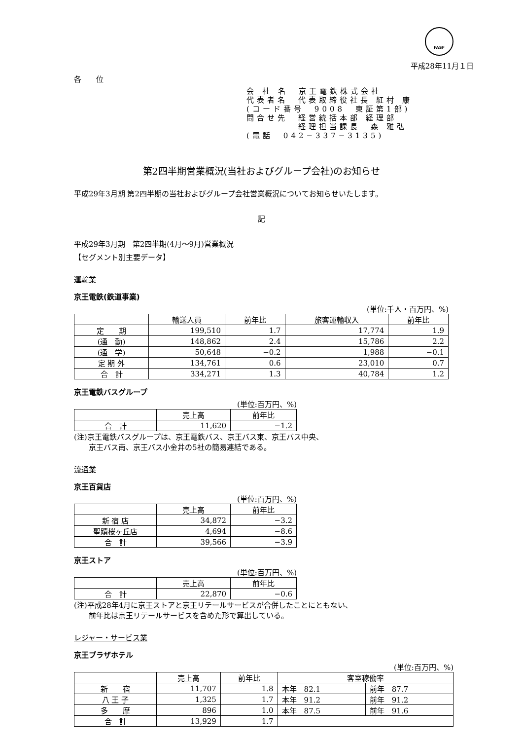FASF
平成28年11月１日
各　　位
会 社 名　京王電鉄株式会社 代表者名　代表取締役社長 紅村 康 (コード番号　9008　東証第1部) 問合せ先　経営統括本部 経理部 　　　　　経理担当課長　森 雅弘 (電話　042−337−3135)
第2四半期営業概況(当社およびグループ会社)のお知らせ
平成29年3月期 第2四半期の当社およびグループ会社営業概況についてお知らせいたします。
記
平成29年3月期　第2四半期(4月～9月)営業概況
【セグメント別主要データ】
運輸業
京王電鉄(鉄道事業)
(単位:千人・百万円、%)
| | 輸送人員 | 前年比 | 旅客運輸収入 | 前年比 |
| --- | --- | --- | --- | --- |
| 定 期 | 199,510 | 1.7 | 17,774 | 1.9 |
| (通 勤) | 148,862 | 2.4 | 15,786 | 2.2 |
| (通 学) | 50,648 | −0.2 | 1,988 | −0.1 |
| 定 期 外 | 134,761 | 0.6 | 23,010 | 0.7 |
| 合 計 | 334,271 | 1.3 | 40,784 | 1.2 |
京王電鉄バスグループ
(単位:百万円、%)
| | 売上高 | 前年比 |
| --- | --- | --- |
| 合 計 | 11,620 | −1.2 |
(注)京王電鉄バスグループは、京王電鉄バス、京王バス東、京王バス中央、
　　京王バス南、京王バス小金井の5社の簡易連結である。
流通業
京王百貨店
(単位:百万円、%)
| | 売上高 | 前年比 |
| --- | --- | --- |
| 新 宿 店 | 34,872 | −3.2 |
| 聖蹟桜ヶ丘店 | 4,694 | −8.6 |
| 合 計 | 39,566 | −3.9 |
京王ストア
(単位:百万円、%)
| | 売上高 | 前年比 |
| --- | --- | --- |
| 合 計 | 22,870 | −0.6 |
(注)平成28年4月に京王ストアと京王リテールサービスが合併したことにともない、
　　前年比は京王リテールサービスを含めた形で算出している。
レジャー・サービス業
京王プラザホテル
(単位:百万円、%)
| | 売上高 | 前年比 | 客室稼働率 | |
| --- | --- | --- | --- | --- |
| 新 宿 | 11,707 | 1.8 | 本年 82.1 | 前年 87.7 |
| 八 王 子 | 1,325 | 1.7 | 本年 91.2 | 前年 91.2 |
| 多 摩 | 896 | 1.0 | 本年 87.5 | 前年 91.6 |
| 合 計 | 13,929 | 1.7 | | |